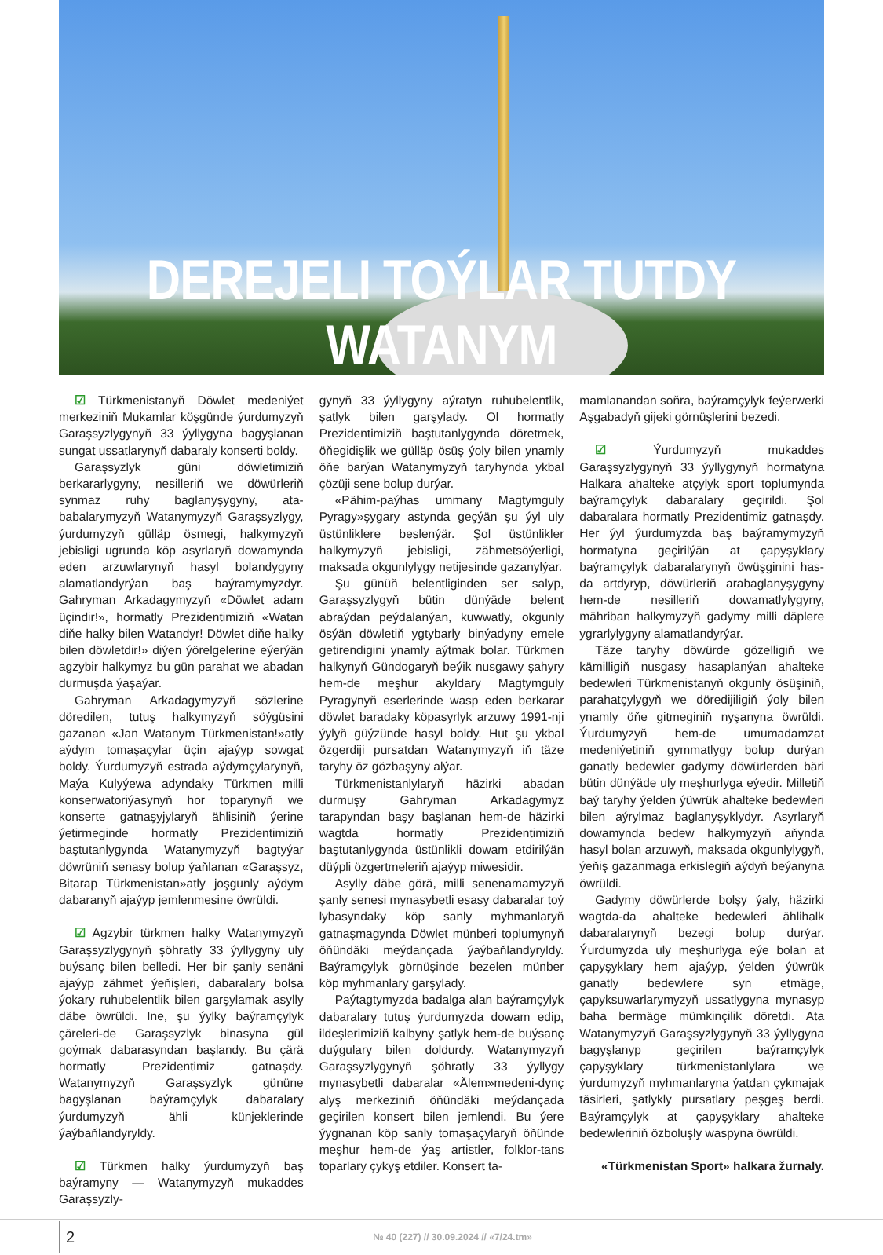DEREJELI TOÝLAR TUTDY WATANYM
☑ Türkmenistanyň Döwlet medeniýet merkeziniň Mukamlar köşgünde ýurdumyzyň Garaşsyzlygynyň 33 ýyllygyna bagyşlanan sungat ussatlarynyň dabaraly konserti boldy.
Garaşsyzlyk güni döwletimiziň berkararlygyny, nesilleriň we döwürleriň synmaz ruhy baglanyşygyny, ata-babalarymyzyň Watanymyzyň Garaşsyzlygy, ýurdumyzyň gülläp ösmegi, halkymyzyň jebisligi ugrunda köp asyrlaryň dowamynda eden arzuwlarynyň hasyl bolandygyny alamatlandyrýan baş baýramymyzdyr. Gahryman Arkadagymyzyň «Döwlet adam üçindir!», hormatly Prezidentimiziň «Watan diňe halky bilen Watandyr! Döwlet diňe halky bilen döwletdir!» diýen ýörelgelerine eýerýän agzybir halkymyz bu gün parahat we abadan durmuşda ýaşaýar.
Gahryman Arkadagymyzyň sözlerine döredilen, tutuş halkymyzyň söýgüsini gazanan «Jan Watanym Türkmenistan!»atly aýdym tomaşaçylar üçin ajaýyp sowgat boldy. Ýurdumyzyň estrada aýdymçylarynyň, Maýa Kulyýewa adyndaky Türkmen milli konserwatoriýasynyň hor toparynyň we konserte gatnaşyjylaryň ählisiniň ýerine ýetirmeginde hormatly Prezidentimiziň baştutanlygynda Watanymyzyň bagtyýar döwrüniň senasy bolup ýaňlanan «Garaşsyz, Bitarap Türkmenistan»atly joşgunly aýdym dabaranyň ajaýyp jemlenmesine öwrüldi.
☑ Agzybir türkmen halky Watanymyzyň Garaşsyzlygynyň şöhratly 33 ýyllygyny uly buýsanç bilen belledi. Her bir şanly senäni ajaýyp zähmet ýeňişleri, dabaralary bolsa ýokary ruhubelentlik bilen garşylamak asylly däbe öwrüldi. Ine, şu ýylky baýramçylyk çäreleri-de Garaşsyzlyk binasyna gül goýmak dabarasyndan başlandy. Bu çärä hormatly Prezidentimiz gatnaşdy. Watanymyzyň Garaşsyzlyk gününe bagyşlanan baýramçylyk dabaralary ýurdumyzyň ähli künjeklerinde ýaýbaňlandyryldy.
☑ Türkmen halky ýurdumyzyň baş baýramyny — Watanymyzyň mukaddes Garaşsyzly-
gynyň 33 ýyllygyny aýratyn ruhubelentlik, şatlyk bilen garşylady. Ol hormatly Prezidentimiziň baştutanlygynda döretmek, öňegidişlik we gülläp ösüş ýoly bilen ynamly öňe barýan Watanymyzyň taryhynda ykbal çözüji sene bolup durýar.
«Pähim-paýhas ummany Magtymguly Pyragy»şygary astynda geçýän şu ýyl uly üstünliklere beslenýär. Şol üstünlikler halkymyzyň jebisligi, zähmetsöýerligi, maksada okgunlylygy netijesinde gazanylýar.
Şu günüň belentliginden ser salyp, Garaşsyzlygyň bütin dünýäde belent abraýdan peýdalanýan, kuwwatly, okgunly ösýän döwletiň ygtybarly binýadyny emele getirendigini ynamly aýtmak bolar. Türkmen halkynyň Gündogaryň beýik nusgawy şahyry hem-de meşhur akyldary Magtymguly Pyragynyň eserlerinde wasp eden berkarar döwlet baradaky köpasyrlyk arzuwy 1991-nji ýylyň güýzünde hasyl boldy. Hut şu ykbal özgerdiji pursatdan Watanymyzyň iň täze taryhy öz gözbaşyny alýar.
Türkmenistanlylaryň häzirki abadan durmuşy Gahryman Arkadagymyz tarapyndan başy başlanan hem-de häzirki wagtda hormatly Prezidentimiziň baştutanlygynda üstünlikli dowam etdirilýän düýpli özgertmeleriň ajaýyp miwesidir.
Asylly däbe görä, milli senenamamyzyň şanly senesi mynasybetli esasy dabaralar toý lybasyndaky köp sanly myhmanlaryň gatnaşmagynda Döwlet münberi toplumynyň öňündäki meýdançada ýaýbaňlandyryldy. Baýramçylyk görnüşinde bezelen münber köp myhmanlary garşylady.
Paýtagtymyzda badalga alan baýramçylyk dabaralary tutuş ýurdumyzda dowam edip, ildeşlerimiziň kalbyny şatlyk hem-de buýsanç duýgulary bilen doldurdy. Watanymyzyň Garaşsyzlygynyň şöhratly 33 ýyllygy mynasybetli dabaralar «Älem»medeni-dynç alyş merkeziniň öňündäki meýdançada geçirilen konsert bilen jemlendi. Bu ýere ýygnanan köp sanly tomaşaçylaryň öňünde meşhur hem-de ýaş artistler, folklor-tans toparlary çykyş etdiler. Konsert ta-
mamlanandan soňra, baýramçylyk feýerwerki Aşgabadyň gijeki görnüşlerini bezedi.
☑ Ýurdumyzyň mukaddes Garaşsyzlygynyň 33 ýyllygynyň hormatyna Halkara ahalteke atçylyk sport toplumynda baýramçylyk dabaralary geçirildi. Şol dabaralara hormatly Prezidentimiz gatnaşdy. Her ýyl ýurdumyzda baş baýramymyzyň hormatyna geçirilýän at çapyşyklary baýramçylyk dabaralarynyň öwüşginini has-da artdyryp, döwürleriň arabaglanyşygyny hem-de nesilleriň dowamatlylygyny, mähriban halkymyzyň gadymy milli däplere ygrarlylygyny alamatlandyrýar.
Täze taryhy döwürde gözelligiň we kämilligiň nusgasy hasaplanýan ahalteke bedewleri Türkmenistanyň okgunly ösüşiniň, parahatçylygyň we döredijiligiň ýoly bilen ynamly öňe gitmeginiň nyşanyna öwrüldi. Ýurdumyzyň hem-de umumadamzat medeniýetiniň gymmatlygy bolup durýan ganatly bedewler gadymy döwürlerden bäri bütin dünýäde uly meşhurlyga eýedir. Milletiň baý taryhy ýelden ýüwrük ahalteke bedewleri bilen aýrylmaz baglanyşyklydyr. Asyrlaryň dowamynda bedew halkymyzyň aňynda hasyl bolan arzuwyň, maksada okgunlylygyň, ýeňiş gazanmaga erkislegiň aýdyň beýanyna öwrüldi.
Gadymy döwürlerde bolşy ýaly, häzirki wagtda-da ahalteke bedewleri ählihalk dabaralarynyň bezegi bolup durýar. Ýurdumyzda uly meşhurlyga eýe bolan at çapyşyklary hem ajaýyp, ýelden ýüwrük ganatly bedewlere syn etmäge, çapyksuwarlarymyzyň ussatlygyna mynasyp baha bermäge mümkinçilik döretdi. Ata Watanymyzyň Garaşsyzlygynyň 33 ýyllygyna bagyşlanyp geçirilen baýramçylyk çapyşyklary türkmenistanlylara we ýurdumyzyň myhmanlaryna ýatdan çykmajak täsirleri, şatlykly pursatlary peşgeş berdi. Baýramçylyk at çapyşyklary ahalteke bedewleriniň özboluşly waspyna öwrüldi.
«Türkmenistan Sport» halkara žurnaly.
2 № 40 (227) // 30.09.2024 // «7/24.tm»